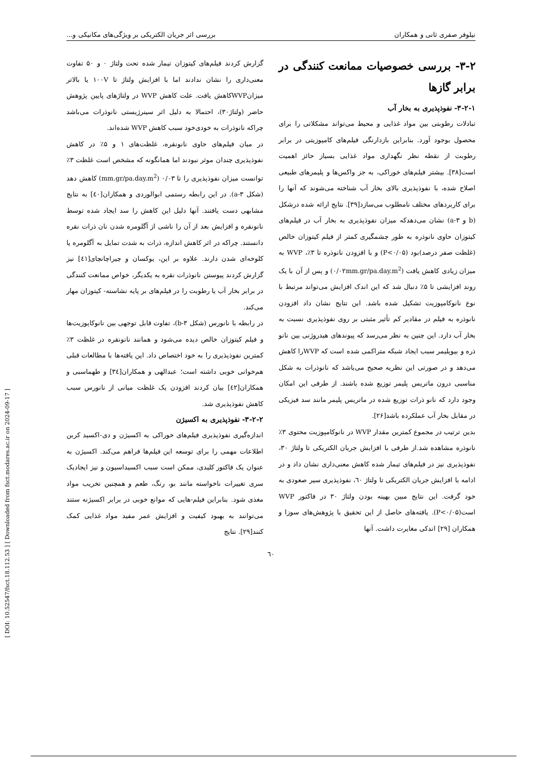[ DOI: 10.52547/fsct.18.112.53 ] [ Downloaded from fsct.modares.ac.ir on 2024-09-17 ]
نیلوفر صفری ثانی و همکاران بررسی اثر جریان الکتریکی بر ویژگی‌های مکانیکی و...
۳-۲- بررسی خصوصیات ممانعت کنندگی در برابر گازها
۳-۲-۱- نفوذپذیری به بخار آب
تبادلات رطوبتی بین مواد غذایی و محیط می‌تواند مشکلاتی را برای محصول بوجود آورد. بنابراین بازدارنگی فیلم‌های کامپوزیتی در برابر رطوبت از نقطه نظر نگهداری مواد غذایی بسیاز حائز اهمیت است[۳۸]. بیشتر فیلم‌های خوراکی، به جز واکس‌ها و پلیمرهای طبیعی اصلاح شده، با نفوذپذیری بالای بخار آب شناخته می‌شوند که آنها را برای کاربردهای مختلف نامطلوب می‌سازد[۳۹]. نتایج ارائه شده درشکل (b و a-۳) نشان می‌دهدکه میزان نفوذپذیری به بخار آب در فیلم‌های کیتوزان حاوی نانوذره به طور چشمگیری کمتر از فیلم کیتوزان خالص (غلظت صفر درصد)بود (P<۰/۰۵) و با افزودن نانوذره تا ۳٪، WVP به میزان زیادی کاهش یافت (۰/۰۲mm.gr/pa.day.m<sup>2</sup>) و پس از آن با یک روند افزایشی تا ۵٪ دنبال شد که این اندک افزایش می‌تواند مرتبط با نوع نانوکامپوزیت تشکیل شده باشد. این نتایج نشان داد افزودن نانوذره به فیلم در مقادیر کم تأثیر مثبتی بر روی نفوذپذیری نسبت به بخار آب دارد. این چنین به نظر می‌رسد که پیوندهای هیدروژنی بین نانو ذره و بیوپلیمر سبب ایجاد شبکه متراکمی شده است که WVPرا کاهش می‌دهد و در صورتی این نظریه صحیح می‌باشد که نانوذرات به شکل مناسبی درون ماتریس پلیمر توزیع شده باشند. از طرفی این امکان وجود دارد که نانو ذرات توزیع شده در ماتریس پلیمر مانند سد فیزیکی در مقابل بخار آب عملکرده باشد[۲۶].
بدین ترتیب در مجموع کمترین مقدار WVP در نانوکامپوزیت محتوی ۳٪ نانوذره مشاهده شد.از طرفی با افزایش جریان الکتریکی تا ولتاژ ۳۰، نفوذپذیری نیز در فیلم‌های تیمار شده کاهش معنی‌داری نشان داد و در ادامه با افزایش جریان الکتریکی تا ولتاژ ٦۰، نفوذپذیری سیر صعودی به خود گرفت. این نتایج مبین بهینه بودن ولتاژ ۳۰ در فاکتور WVP است(P<۰/۰۵). یافته‌های حاصل از این تحقیق با پژوهش‌های سوزا و همکاران [۲۹] اندکی مغایرت داشت. آنها
گزارش کردند فیلم‌های کیتوزان تیمار شده تحت ولتاژ ۰ و ۵۰ تفاوت معنی‌داری را نشان ندادند اما با افزایش ولتاژ تا ۱۰۰V یا بالاتر میزانWVPکاهش یافت. علت کاهش WVP در ولتاژهای پایین پژوهش حاضر (ولتاژ۳۰)، احتمالا به دلیل اثر سینرژیستی نانوذرات می‌باشد چراکه نانوذرات به خودی‌خود سبب کاهش WVP شده‌اند.
در میان فیلم‌های حاوی نانونقره، غلظت‌های ۱ و ۵٪ در کاهش نفوذپذیری چندان موثر نبودند اما همانگونه که مشخص است غلظت ۳٪ توانست میزان نفوذپذیری را تا ۰/۰۳ (mm.gr/pa.day.m<sup>2</sup>) کاهش دهد (شکل a-۳). در این رابطه رستمی ابوالوردی و همکاران[٤۰] به نتایج مشابهی دست یافتند. آنها دلیل این کاهش را سد ایجاد شده توسط نانونقره و افزایش بعد از آن را ناشی از آگلومره شدن نان ذرات نقره دانستند. چراکه در اثر کاهش اندازه، ذرات به شدت تمایل به آگلومره یا کلوخه‌ای شدن دارند. علاوه بر این، یوکسان و چیراچانچای[٤۱] نیز گزارش کردند پیوستن نانوذرات نقره به یکدیگر، خواص ممانعت کنندگی در برابر بخار آب یا رطوبت را در فیلم‌های بر پایه نشاسته- کیتوزان مهار می‌کند.
در رابطه با نانورس (شکل b-۳)، تفاوت قابل توجهی بین نانوکاپوزیت‌ها و فیلم کیتوزان خالص دیده می‌شود و همانند نانونقره در غلظت ۳٪ کمترین نفوذپذیری را به خود اختصاص داد. این یافته‌ها با مطالعات قبلی هم‌خوانی خوبی داشته است؛ عبدالهی و همکاران[۳٤] و طهماسبی و همکاران[٤۲] بیان کردند افزودن یک غلظت میانی از نانورس سبب کاهش نفوذپذیری شد.
۳-۲-۲- نفوذپذیری به اکسیژن
اندازه‌گیری نفوذپذیری فیلم‌های خوراکی به اکسیژن و دی-اکسید کربن اطلاعات مهمی را برای توسعه این فیلم‌ها فراهم می‌کند. اکسیژن به عنوان یک فاکتور کلیدی، ممکن است سبب اکسیداسیون و نیز ایجادیک سری تغییرات ناخواسته مانند بو، رنگ، طعم و همچنین تخریب مواد مغذی شود. بنابراین فیلم-هایی که موانع خوبی در برابر اکسیژنه ستند می‌توانند به بهبود کیفیت و افزایش عمر مفید مواد غذایی کمک کنند[۲۹]. نتایج
٦۰